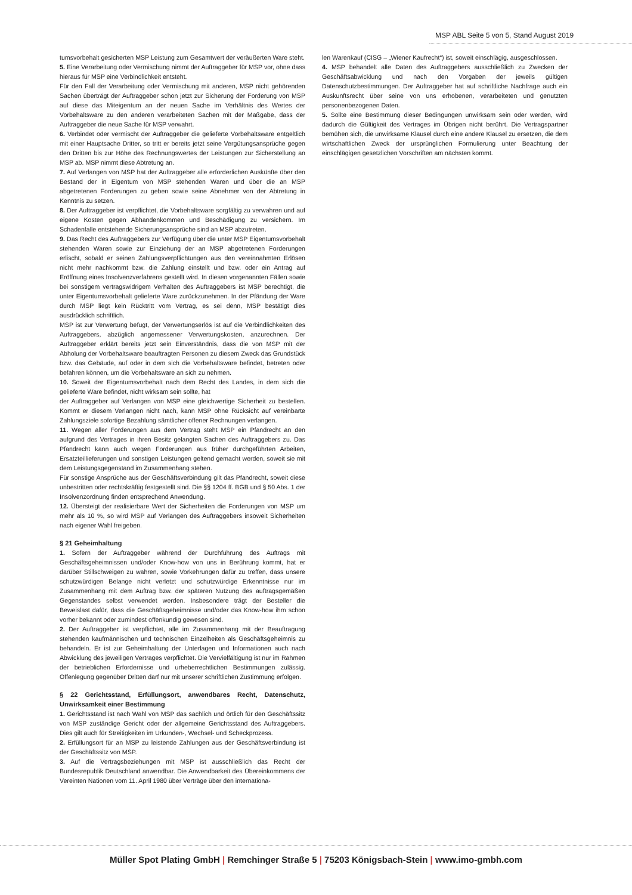MSP ABL Seite 5 von 5, Stand August 2019
tumsvorbehalt gesicherten MSP Leistung zum Gesamtwert der veräußerten Ware steht.
5. Eine Verarbeitung oder Vermischung nimmt der Auftraggeber für MSP vor, ohne dass hieraus für MSP eine Verbindlichkeit entsteht.
Für den Fall der Verarbeitung oder Vermischung mit anderen, MSP nicht gehörenden Sachen überträgt der Auftraggeber schon jetzt zur Sicherung der Forderung von MSP auf diese das Miteigentum an der neuen Sache im Verhältnis des Wertes der Vorbehaltsware zu den anderen verarbeiteten Sachen mit der Maßgabe, dass der Auftraggeber die neue Sache für MSP verwahrt.
6. Verbindet oder vermischt der Auftraggeber die gelieferte Vorbehaltsware entgeltlich mit einer Hauptsache Dritter, so tritt er bereits jetzt seine Vergütungsansprüche gegen den Dritten bis zur Höhe des Rechnungswertes der Leistungen zur Sicherstellung an MSP ab. MSP nimmt diese Abtretung an.
7. Auf Verlangen von MSP hat der Auftraggeber alle erforderlichen Auskünfte über den Bestand der in Eigentum von MSP stehenden Waren und über die an MSP abgetretenen Forderungen zu geben sowie seine Abnehmer von der Abtretung in Kenntnis zu setzen.
8. Der Auftraggeber ist verpflichtet, die Vorbehaltsware sorgfältig zu verwahren und auf eigene Kosten gegen Abhandenkommen und Beschädigung zu versichern. Im Schadenfalle entstehende Sicherungsansprüche sind an MSP abzutreten.
9. Das Recht des Auftraggebers zur Verfügung über die unter MSP Eigentumsvorbehalt stehenden Waren sowie zur Einziehung der an MSP abgetretenen Forderungen erlischt, sobald er seinen Zahlungsverpflichtungen aus den vereinnahmten Erlösen nicht mehr nachkommt bzw. die Zahlung einstellt und bzw. oder ein Antrag auf Eröffnung eines Insolvenzverfahrens gestellt wird. In diesen vorgenannten Fällen sowie bei sonstigem vertragswidrigem Verhalten des Auftraggebers ist MSP berechtigt, die unter Eigentumsvorbehalt gelieferte Ware zurückzunehmen. In der Pfändung der Ware durch MSP liegt kein Rücktritt vom Vertrag, es sei denn, MSP bestätigt dies ausdrücklich schriftlich.
MSP ist zur Verwertung befugt, der Verwertungserlös ist auf die Verbindlichkeiten des Auftraggebers, abzüglich angemessener Verwertungskosten, anzurechnen. Der Auftraggeber erklärt bereits jetzt sein Einverständnis, dass die von MSP mit der Abholung der Vorbehaltsware beauftragten Personen zu diesem Zweck das Grundstück bzw. das Gebäude, auf oder in dem sich die Vorbehaltsware befindet, betreten oder befahren können, um die Vorbehaltsware an sich zu nehmen.
10. Soweit der Eigentumsvorbehalt nach dem Recht des Landes, in dem sich die gelieferte Ware befindet, nicht wirksam sein sollte, hat
der Auftraggeber auf Verlangen von MSP eine gleichwertige Sicherheit zu bestellen. Kommt er diesem Verlangen nicht nach, kann MSP ohne Rücksicht auf vereinbarte Zahlungsziele sofortige Bezahlung sämtlicher offener Rechnungen verlangen.
11. Wegen aller Forderungen aus dem Vertrag steht MSP ein Pfandrecht an den aufgrund des Vertrages in ihren Besitz gelangten Sachen des Auftraggebers zu. Das Pfandrecht kann auch wegen Forderungen aus früher durchgeführten Arbeiten, Ersatzteillieferungen und sonstigen Leistungen geltend gemacht werden, soweit sie mit dem Leistungsgegenstand im Zusammenhang stehen.
Für sonstige Ansprüche aus der Geschäftsverbindung gilt das Pfandrecht, soweit diese unbestritten oder rechtskräftig festgestellt sind. Die §§ 1204 ff. BGB und § 50 Abs. 1 der Insolvenzordnung finden entsprechend Anwendung.
12. Übersteigt der realisierbare Wert der Sicherheiten die Forderungen von MSP um mehr als 10 %, so wird MSP auf Verlangen des Auftraggebers insoweit Sicherheiten nach eigener Wahl freigeben.
§ 21 Geheimhaltung
1. Sofern der Auftraggeber während der Durchführung des Auftrags mit Geschäftsgeheimnissen und/oder Know-how von uns in Berührung kommt, hat er darüber Stillschweigen zu wahren, sowie Vorkehrungen dafür zu treffen, dass unsere schutzwürdigen Belange nicht verletzt und schutzwürdige Erkenntnisse nur im Zusammenhang mit dem Auftrag bzw. der späteren Nutzung des auftragsgemäßen Gegenstandes selbst verwendet werden. Insbesondere trägt der Besteller die Beweislast dafür, dass die Geschäftsgeheimnisse und/oder das Know-how ihm schon vorher bekannt oder zumindest offenkundig gewesen sind.
2. Der Auftraggeber ist verpflichtet, alle im Zusammenhang mit der Beauftragung stehenden kaufmännischen und technischen Einzelheiten als Geschäftsgeheimnis zu behandeln. Er ist zur Geheimhaltung der Unterlagen und Informationen auch nach Abwicklung des jeweiligen Vertrages verpflichtet. Die Vervielfältigung ist nur im Rahmen der betrieblichen Erfordernisse und urheberrechtlichen Bestimmungen zulässig. Offenlegung gegenüber Dritten darf nur mit unserer schriftlichen Zustimmung erfolgen.
§ 22 Gerichtsstand, Erfüllungsort, anwendbares Recht, Datenschutz, Unwirksamkeit einer Bestimmung
1. Gerichtsstand ist nach Wahl von MSP das sachlich und örtlich für den Geschäftssitz von MSP zuständige Gericht oder der allgemeine Gerichtsstand des Auftraggebers. Dies gilt auch für Streitigkeiten im Urkunden-, Wechsel- und Scheckprozess.
2. Erfüllungsort für an MSP zu leistende Zahlungen aus der Geschäftsverbindung ist der Geschäftssitz von MSP.
3. Auf die Vertragsbeziehungen mit MSP ist ausschließlich das Recht der Bundesrepublik Deutschland anwendbar. Die Anwendbarkeit des Übereinkommens der Vereinten Nationen vom 11. April 1980 über Verträge über den internationa-
len Warenkauf (CISG – „Wiener Kaufrecht“) ist, soweit einschlägig, ausgeschlossen.
4. MSP behandelt alle Daten des Auftraggebers ausschließlich zu Zwecken der Geschäftsabwicklung und nach den Vorgaben der jeweils gültigen Datenschutzbestimmungen. Der Auftraggeber hat auf schriftliche Nachfrage auch ein Auskunftsrecht über seine von uns erhobenen, verarbeiteten und genutzten personenbezogenen Daten.
5. Sollte eine Bestimmung dieser Bedingungen unwirksam sein oder werden, wird dadurch die Gültigkeit des Vertrages im Übrigen nicht berührt. Die Vertragspartner bemühen sich, die unwirksame Klausel durch eine andere Klausel zu ersetzen, die dem wirtschaftlichen Zweck der ursprünglichen Formulierung unter Beachtung der einschlägigen gesetzlichen Vorschriften am nächsten kommt.
Müller Spot Plating GmbH | Remchinger Straße 5 | 75203 Königsbach-Stein | www.imo-gmbh.com